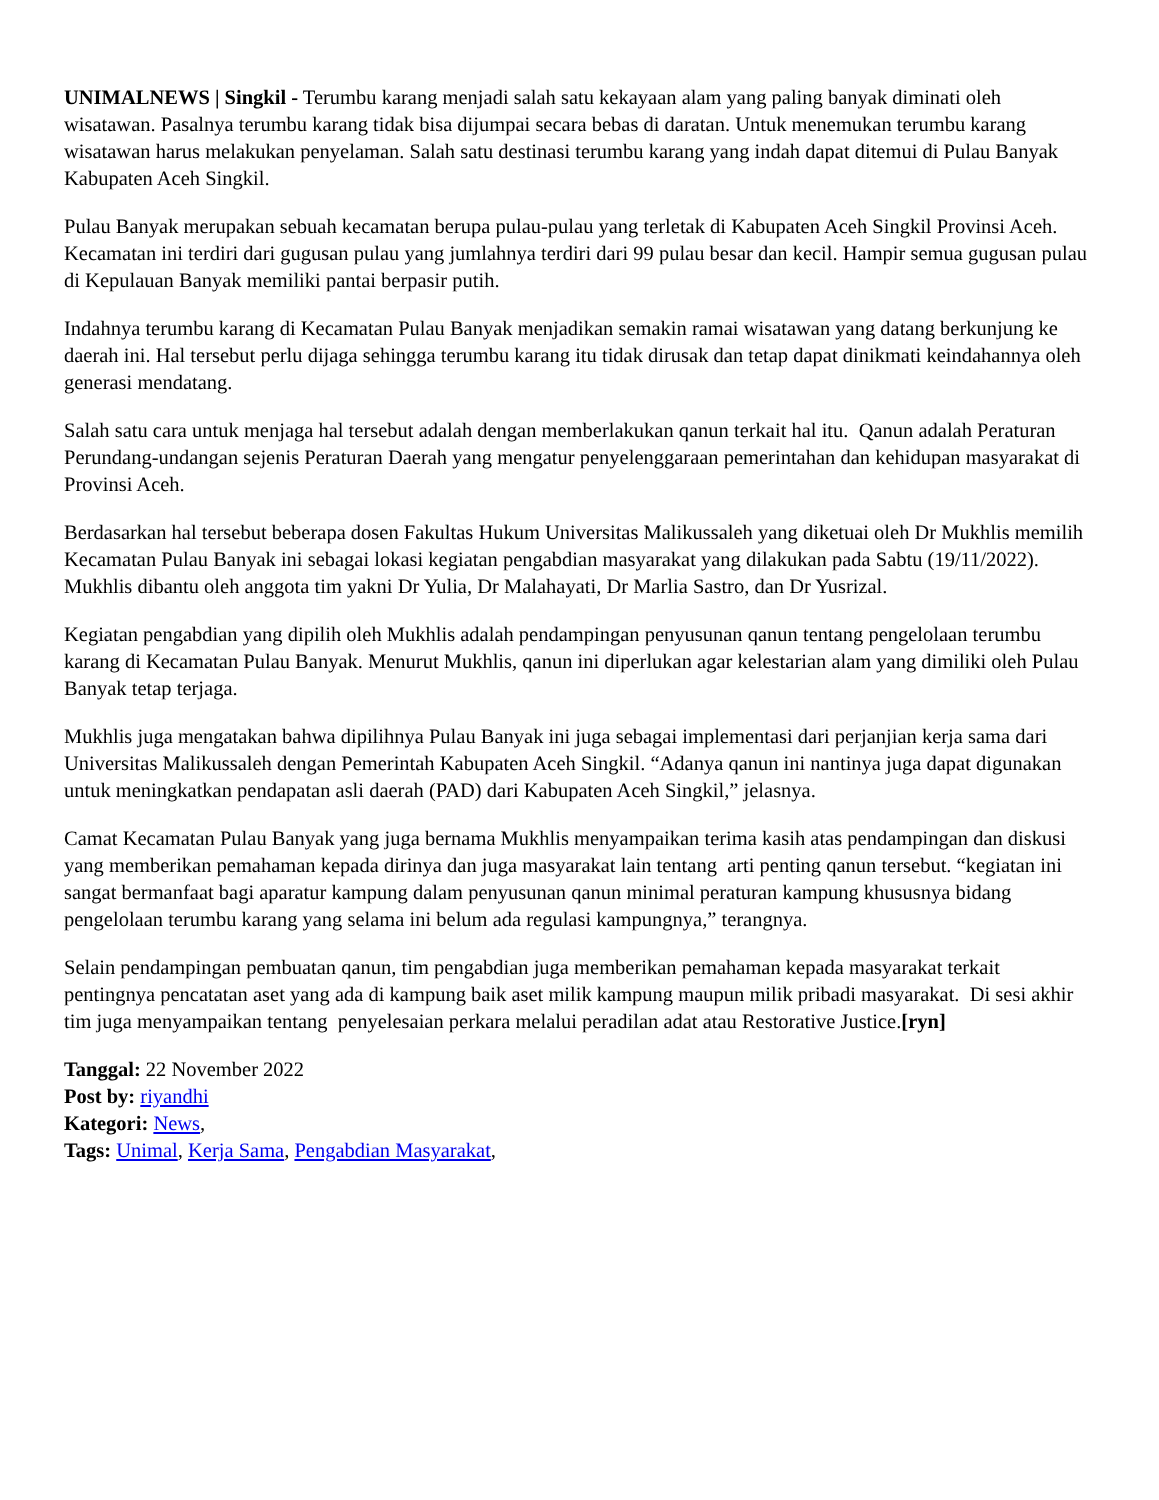UNIMALNEWS | Singkil - Terumbu karang menjadi salah satu kekayaan alam yang paling banyak diminati oleh wisatawan. Pasalnya terumbu karang tidak bisa dijumpai secara bebas di daratan. Untuk menemukan terumbu karang wisatawan harus melakukan penyelaman. Salah satu destinasi terumbu karang yang indah dapat ditemui di Pulau Banyak Kabupaten Aceh Singkil.
Pulau Banyak merupakan sebuah kecamatan berupa pulau-pulau yang terletak di Kabupaten Aceh Singkil Provinsi Aceh. Kecamatan ini terdiri dari gugusan pulau yang jumlahnya terdiri dari 99 pulau besar dan kecil. Hampir semua gugusan pulau di Kepulauan Banyak memiliki pantai berpasir putih.
Indahnya terumbu karang di Kecamatan Pulau Banyak menjadikan semakin ramai wisatawan yang datang berkunjung ke daerah ini. Hal tersebut perlu dijaga sehingga terumbu karang itu tidak dirusak dan tetap dapat dinikmati keindahannya oleh generasi mendatang.
Salah satu cara untuk menjaga hal tersebut adalah dengan memberlakukan qanun terkait hal itu. Qanun adalah Peraturan Perundang-undangan sejenis Peraturan Daerah yang mengatur penyelenggaraan pemerintahan dan kehidupan masyarakat di Provinsi Aceh.
Berdasarkan hal tersebut beberapa dosen Fakultas Hukum Universitas Malikussaleh yang diketuai oleh Dr Mukhlis memilih Kecamatan Pulau Banyak ini sebagai lokasi kegiatan pengabdian masyarakat yang dilakukan pada Sabtu (19/11/2022). Mukhlis dibantu oleh anggota tim yakni Dr Yulia, Dr Malahayati, Dr Marlia Sastro, dan Dr Yusrizal.
Kegiatan pengabdian yang dipilih oleh Mukhlis adalah pendampingan penyusunan qanun tentang pengelolaan terumbu karang di Kecamatan Pulau Banyak. Menurut Mukhlis, qanun ini diperlukan agar kelestarian alam yang dimiliki oleh Pulau Banyak tetap terjaga.
Mukhlis juga mengatakan bahwa dipilihnya Pulau Banyak ini juga sebagai implementasi dari perjanjian kerja sama dari Universitas Malikussaleh dengan Pemerintah Kabupaten Aceh Singkil. “Adanya qanun ini nantinya juga dapat digunakan untuk meningkatkan pendapatan asli daerah (PAD) dari Kabupaten Aceh Singkil,” jelasnya.
Camat Kecamatan Pulau Banyak yang juga bernama Mukhlis menyampaikan terima kasih atas pendampingan dan diskusi yang memberikan pemahaman kepada dirinya dan juga masyarakat lain tentang arti penting qanun tersebut. “kegiatan ini sangat bermanfaat bagi aparatur kampung dalam penyusunan qanun minimal peraturan kampung khususnya bidang pengelolaan terumbu karang yang selama ini belum ada regulasi kampungnya,” terangnya.
Selain pendampingan pembuatan qanun, tim pengabdian juga memberikan pemahaman kepada masyarakat terkait pentingnya pencatatan aset yang ada di kampung baik aset milik kampung maupun milik pribadi masyarakat. Di sesi akhir tim juga menyampaikan tentang penyelesaian perkara melalui peradilan adat atau Restorative Justice.[ryn]
Tanggal: 22 November 2022
Post by: riyandhi
Kategori: News,
Tags: Unimal, Kerja Sama, Pengabdian Masyarakat,